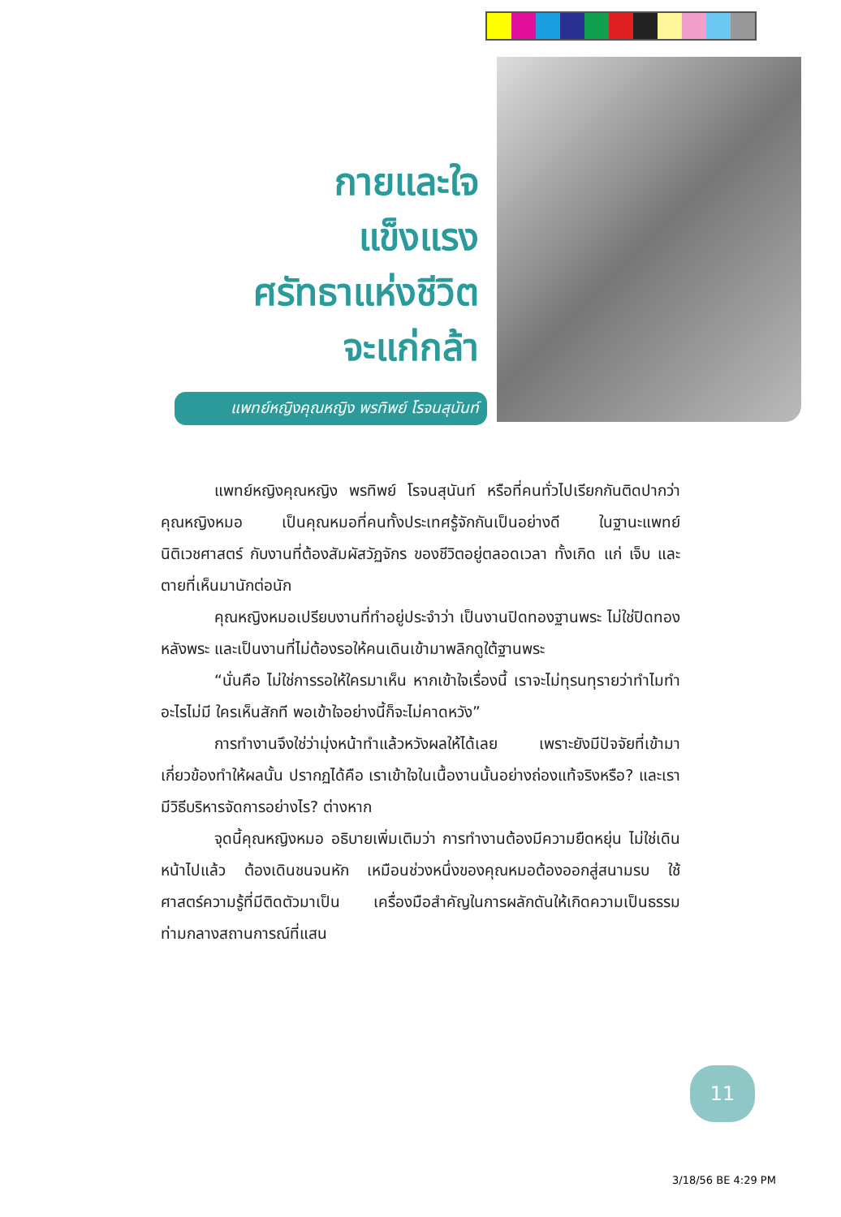กายและใจ
แข็งแรง
ศรัทธาแห่งชีวิต
จะแก่กล้า
แพทย์หญิงคุณหญิง พรทิพย์ โรจนสุนันท์
แพทย์หญิงคุณหญิง พรทิพย์ โรจนสุนันท์ หรือที่คนทั่วไปเรียกกันติดปากว่า คุณหญิงหมอ เป็นคุณหมอที่คนทั้งประเทศรู้จักกันเป็นอย่างดี ในฐานะแพทย์นิติเวชศาสตร์ กับงานที่ต้องสัมผัสวัฏจักร ของชีวิตอยู่ตลอดเวลา ทั้งเกิด แก่ เจ็บ และตายที่เห็นมานักต่อนัก
คุณหญิงหมอเปรียบงานที่ทำอยู่ประจำว่า เป็นงานปิดทองฐานพระ ไม่ใช่ปิดทองหลังพระ และเป็นงานที่ไม่ต้องรอให้คนเดินเข้ามาพลิกดูใต้ฐานพระ
“นั่นคือ ไม่ใช่การรอให้ใครมาเห็น หากเข้าใจเรื่องนี้ เราจะไม่ทุรนทุรายว่าทำไมทำอะไรไม่มี ใครเห็นสักที พอเข้าใจอย่างนี้ก็จะไม่คาดหวัง”
การทำงานจึงใช่ว่ามุ่งหน้าทำแล้วหวังผลให้ได้เลย เพราะยังมีปัจจัยที่เข้ามาเกี่ยวข้องทำให้ผลนั้น ปรากฏได้คือ เราเข้าใจในเนื้องานนั้นอย่างถ่องแท้จริงหรือ? และเรามีวิธีบริหารจัดการอย่างไร? ต่างหาก
จุดนี้คุณหญิงหมอ อธิบายเพิ่มเติมว่า การทำงานต้องมีความยืดหยุ่น ไม่ใช่เดินหน้าไปแล้ว ต้องเดินชนจนหัก เหมือนช่วงหนึ่งของคุณหมอต้องออกสู่สนามรบ ใช้ศาสตร์ความรู้ที่มีติดตัวมาเป็น เครื่องมือสำคัญในการผลักดันให้เกิดความเป็นธรรมท่ามกลางสถานการณ์ที่แสน
11
3/18/56 BE 4:29 PM